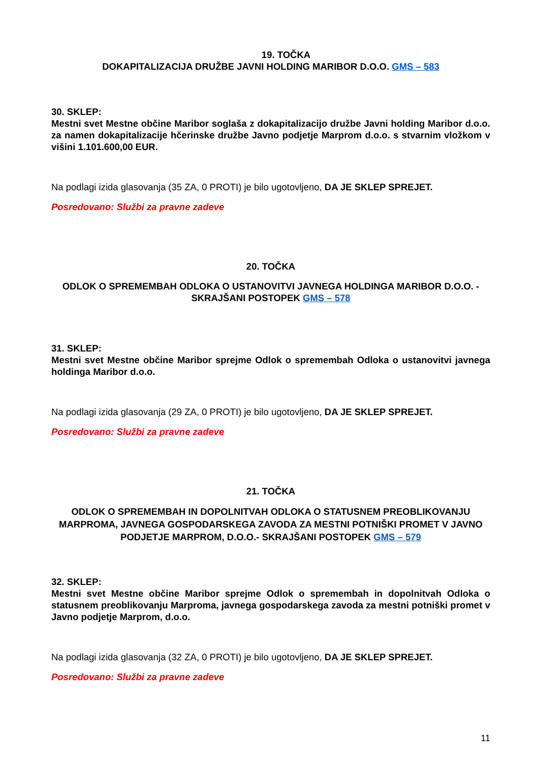19. TOČKA
DOKAPITALIZACIJA DRUŽBE JAVNI HOLDING MARIBOR D.O.O. GMS – 583
30. SKLEP:
Mestni svet Mestne občine Maribor soglaša z dokapitalizacijo družbe Javni holding Maribor d.o.o. za namen dokapitalizacije hčerinske družbe Javno podjetje Marprom d.o.o. s stvarnim vložkom v višini 1.101.600,00 EUR.
Na podlagi izida glasovanja (35 ZA, 0 PROTI) je bilo ugotovljeno, DA JE SKLEP SPREJET.
Posredovano: Službi za pravne zadeve
20. TOČKA
ODLOK O SPREMEMBAH ODLOKA O USTANOVITVI JAVNEGA HOLDINGA MARIBOR D.O.O. - SKRAJŠANI POSTOPEK GMS – 578
31. SKLEP:
Mestni svet Mestne občine Maribor sprejme Odlok o spremembah Odloka o ustanovitvi javnega holdinga Maribor d.o.o.
Na podlagi izida glasovanja (29 ZA, 0 PROTI) je bilo ugotovljeno, DA JE SKLEP SPREJET.
Posredovano: Službi za pravne zadeve
21. TOČKA
ODLOK O SPREMEMBAH IN DOPOLNITVAH ODLOKA O STATUSNEM PREOBLIKOVANJU MARPROMA, JAVNEGA GOSPODARSKEGA ZAVODA ZA MESTNI POTNIŠKI PROMET V JAVNO PODJETJE MARPROM, D.O.O.- SKRAJŠANI POSTOPEK GMS – 579
32. SKLEP:
Mestni svet Mestne občine Maribor sprejme Odlok o spremembah in dopolnitvah Odloka o statusnem preoblikovanju Marproma, javnega gospodarskega zavoda za mestni potniški promet v Javno podjetje Marprom, d.o.o.
Na podlagi izida glasovanja (32 ZA, 0 PROTI) je bilo ugotovljeno, DA JE SKLEP SPREJET.
Posredovano: Službi za pravne zadeve
11